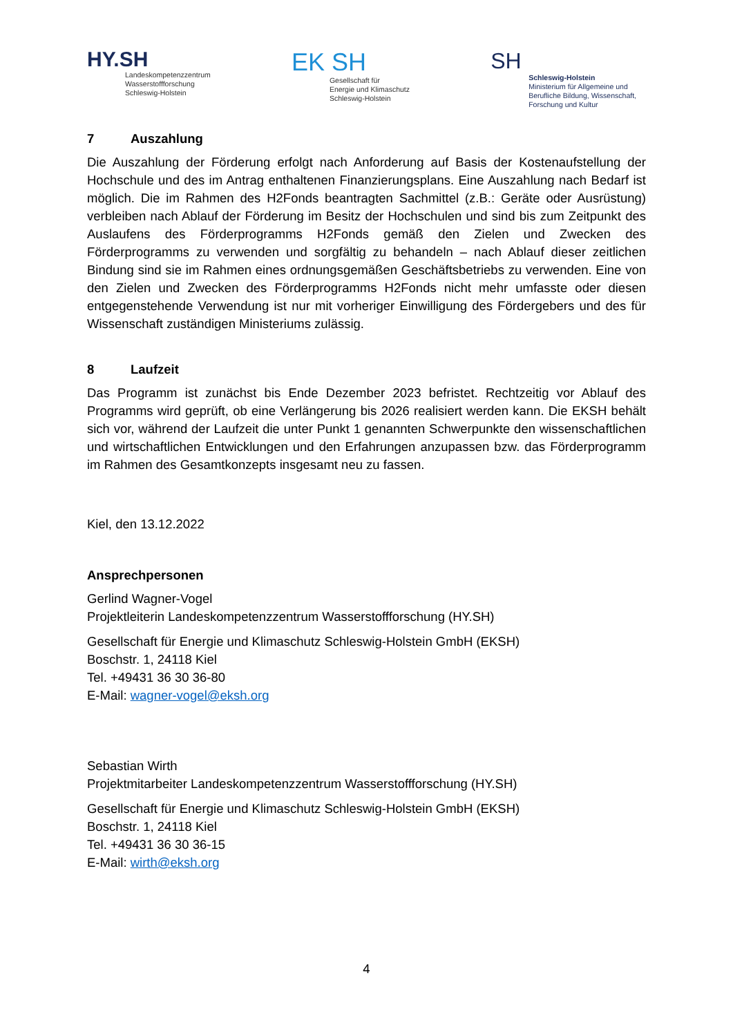HY.SH
Landeskompetenzzentrum
Wasserstoffforschung
Schleswig-Holstein
EK SH
Gesellschaft für
Energie und Klimaschutz
Schleswig-Holstein
SH
Schleswig-Holstein
Ministerium für Allgemeine und
Berufliche Bildung, Wissenschaft,
Forschung und Kultur
7 Auszahlung
Die Auszahlung der Förderung erfolgt nach Anforderung auf Basis der Kostenaufstellung der Hochschule und des im Antrag enthaltenen Finanzierungsplans. Eine Auszahlung nach Bedarf ist möglich. Die im Rahmen des H2Fonds beantragten Sachmittel (z.B.: Geräte oder Ausrüstung) verbleiben nach Ablauf der Förderung im Besitz der Hochschulen und sind bis zum Zeitpunkt des Auslaufens des Förderprogramms H2Fonds gemäß den Zielen und Zwecken des Förderprogramms zu verwenden und sorgfältig zu behandeln – nach Ablauf dieser zeitlichen Bindung sind sie im Rahmen eines ordnungsgemäßen Geschäftsbetriebs zu verwenden. Eine von den Zielen und Zwecken des Förderprogramms H2Fonds nicht mehr umfasste oder diesen entgegenstehende Verwendung ist nur mit vorheriger Einwilligung des Fördergebers und des für Wissenschaft zuständigen Ministeriums zulässig.
8 Laufzeit
Das Programm ist zunächst bis Ende Dezember 2023 befristet. Rechtzeitig vor Ablauf des Programms wird geprüft, ob eine Verlängerung bis 2026 realisiert werden kann. Die EKSH behält sich vor, während der Laufzeit die unter Punkt 1 genannten Schwerpunkte den wissenschaftlichen und wirtschaftlichen Entwicklungen und den Erfahrungen anzupassen bzw. das Förderprogramm im Rahmen des Gesamtkonzepts insgesamt neu zu fassen.
Kiel, den 13.12.2022
Ansprechpersonen
Gerlind Wagner-Vogel
Projektleiterin Landeskompetenzzentrum Wasserstoffforschung (HY.SH)
Gesellschaft für Energie und Klimaschutz Schleswig-Holstein GmbH (EKSH)
Boschstr. 1, 24118 Kiel
Tel. +49431 36 30 36-80
E-Mail: wagner-vogel@eksh.org
Sebastian Wirth
Projektmitarbeiter Landeskompetenzzentrum Wasserstoffforschung (HY.SH)
Gesellschaft für Energie und Klimaschutz Schleswig-Holstein GmbH (EKSH)
Boschstr. 1, 24118 Kiel
Tel. +49431 36 30 36-15
E-Mail: wirth@eksh.org
4